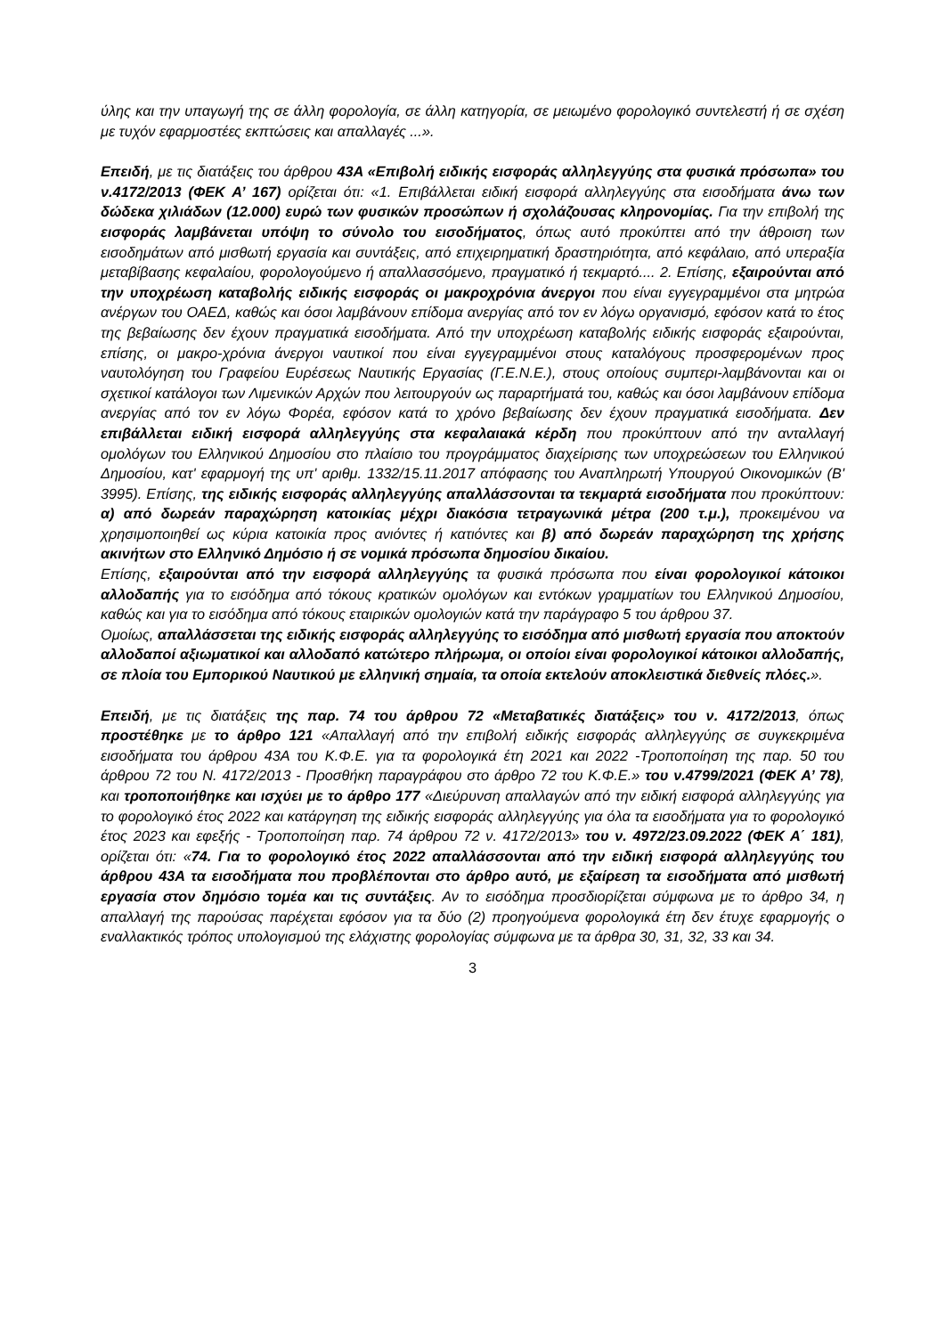ύλης και την υπαγωγή της σε άλλη φορολογία, σε άλλη κατηγορία, σε μειωμένο φορολογικό συντελεστή ή σε σχέση με τυχόν εφαρμοστέες εκπτώσεις και απαλλαγές ...».
Επειδή, με τις διατάξεις του άρθρου 43Α «Επιβολή ειδικής εισφοράς αλληλεγγύης στα φυσικά πρόσωπα» του ν.4172/2013 (ΦΕΚ Α’ 167) ορίζεται ότι: «1. Επιβάλλεται ειδική εισφορά αλληλεγγύης στα εισοδήματα άνω των δώδεκα χιλιάδων (12.000) ευρώ των φυσικών προσώπων ή σχολάζουσας κληρονομίας. Για την επιβολή της εισφοράς λαμβάνεται υπόψη το σύνολο του εισοδήματος, όπως αυτό προκύπτει από την άθροιση των εισοδημάτων από μισθωτή εργασία και συντάξεις, από επιχειρηματική δραστηριότητα, από κεφάλαιο, από υπεραξία μεταβίβασης κεφαλαίου, φορολογούμενο ή απαλλασσόμενο, πραγματικό ή τεκμαρτό.... 2. Επίσης, εξαιρούνται από την υποχρέωση καταβολής ειδικής εισφοράς οι μακροχρόνια άνεργοι που είναι εγγεγραμμένοι στα μητρώα ανέργων του ΟΑΕΔ, καθώς και όσοι λαμβάνουν επίδομα ανεργίας από τον εν λόγω οργανισμό, εφόσον κατά το έτος της βεβαίωσης δεν έχουν πραγματικά εισοδήματα. Από την υποχρέωση καταβολής ειδικής εισφοράς εξαιρούνται, επίσης, οι μακρο-χρόνια άνεργοι ναυτικοί που είναι εγγεγραμμένοι στους καταλόγους προσφερομένων προς ναυτολόγηση του Γραφείου Ευρέσεως Ναυτικής Εργασίας (Γ.Ε.Ν.Ε.), στους οποίους συμπερι-λαμβάνονται και οι σχετικοί κατάλογοι των Λιμενικών Αρχών που λειτουργούν ως παραρτήματά του, καθώς και όσοι λαμβάνουν επίδομα ανεργίας από τον εν λόγω Φορέα, εφόσον κατά το χρόνο βεβαίωσης δεν έχουν πραγματικά εισοδήματα. Δεν επιβάλλεται ειδική εισφορά αλληλεγγύης στα κεφαλαιακά κέρδη που προκύπτουν από την ανταλλαγή ομολόγων του Ελληνικού Δημοσίου στο πλαίσιο του προγράμματος διαχείρισης των υποχρεώσεων του Ελληνικού Δημοσίου, κατ' εφαρμογή της υπ' αριθμ. 1332/15.11.2017 απόφασης του Αναπληρωτή Υπουργού Οικονομικών (Β' 3995). Επίσης, της ειδικής εισφοράς αλληλεγγύης απαλλάσσονται τα τεκμαρτά εισοδήματα που προκύπτουν: α) από δωρεάν παραχώρηση κατοικίας μέχρι διακόσια τετραγωνικά μέτρα (200 τ.μ.), προκειμένου να χρησιμοποιηθεί ως κύρια κατοικία προς ανιόντες ή κατιόντες και β) από δωρεάν παραχώρηση της χρήσης ακινήτων στο Ελληνικό Δημόσιο ή σε νομικά πρόσωπα δημοσίου δικαίου.
Επίσης, εξαιρούνται από την εισφορά αλληλεγγύης τα φυσικά πρόσωπα που είναι φορολογικοί κάτοικοι αλλοδαπής για το εισόδημα από τόκους κρατικών ομολόγων και εντόκων γραμματίων του Ελληνικού Δημοσίου, καθώς και για το εισόδημα από τόκους εταιρικών ομολογιών κατά την παράγραφο 5 του άρθρου 37.
Ομοίως, απαλλάσσεται της ειδικής εισφοράς αλληλεγγύης το εισόδημα από μισθωτή εργασία που αποκτούν αλλοδαποί αξιωματικοί και αλλοδαπό κατώτερο πλήρωμα, οι οποίοι είναι φορολογικοί κάτοικοι αλλοδαπής, σε πλοία του Εμπορικού Ναυτικού με ελληνική σημαία, τα οποία εκτελούν αποκλειστικά διεθνείς πλόες.».
Επειδή, με τις διατάξεις της παρ. 74 του άρθρου 72 «Μεταβατικές διατάξεις» του ν. 4172/2013, όπως προστέθηκε με το άρθρο 121 «Απαλλαγή από την επιβολή ειδικής εισφοράς αλληλεγγύης σε συγκεκριμένα εισοδήματα του άρθρου 43Α του Κ.Φ.Ε. για τα φορολογικά έτη 2021 και 2022 -Τροποποίηση της παρ. 50 του άρθρου 72 του Ν. 4172/2013 - Προσθήκη παραγράφου στο άρθρο 72 του Κ.Φ.Ε.» του ν.4799/2021 (ΦΕΚ Α’ 78), και τροποποιήθηκε και ισχύει με το άρθρο 177 «Διεύρυνση απαλλαγών από την ειδική εισφορά αλληλεγγύης για το φορολογικό έτος 2022 και κατάργηση της ειδικής εισφοράς αλληλεγγύης για όλα τα εισοδήματα για το φορολογικό έτος 2023 και εφεξής - Τροποποίηση παρ. 74 άρθρου 72 ν. 4172/2013» του ν. 4972/23.09.2022 (ΦΕΚ Α΄ 181), ορίζεται ότι: «74. Για το φορολογικό έτος 2022 απαλλάσσονται από την ειδική εισφορά αλληλεγγύης του άρθρου 43Α τα εισοδήματα που προβλέπονται στο άρθρο αυτό, με εξαίρεση τα εισοδήματα από μισθωτή εργασία στον δημόσιο τομέα και τις συντάξεις. Αν το εισόδημα προσδιορίζεται σύμφωνα με το άρθρο 34, η απαλλαγή της παρούσας παρέχεται εφόσον για τα δύο (2) προηγούμενα φορολογικά έτη δεν έτυχε εφαρμογής ο εναλλακτικός τρόπος υπολογισμού της ελάχιστης φορολογίας σύμφωνα με τα άρθρα 30, 31, 32, 33 και 34.
3